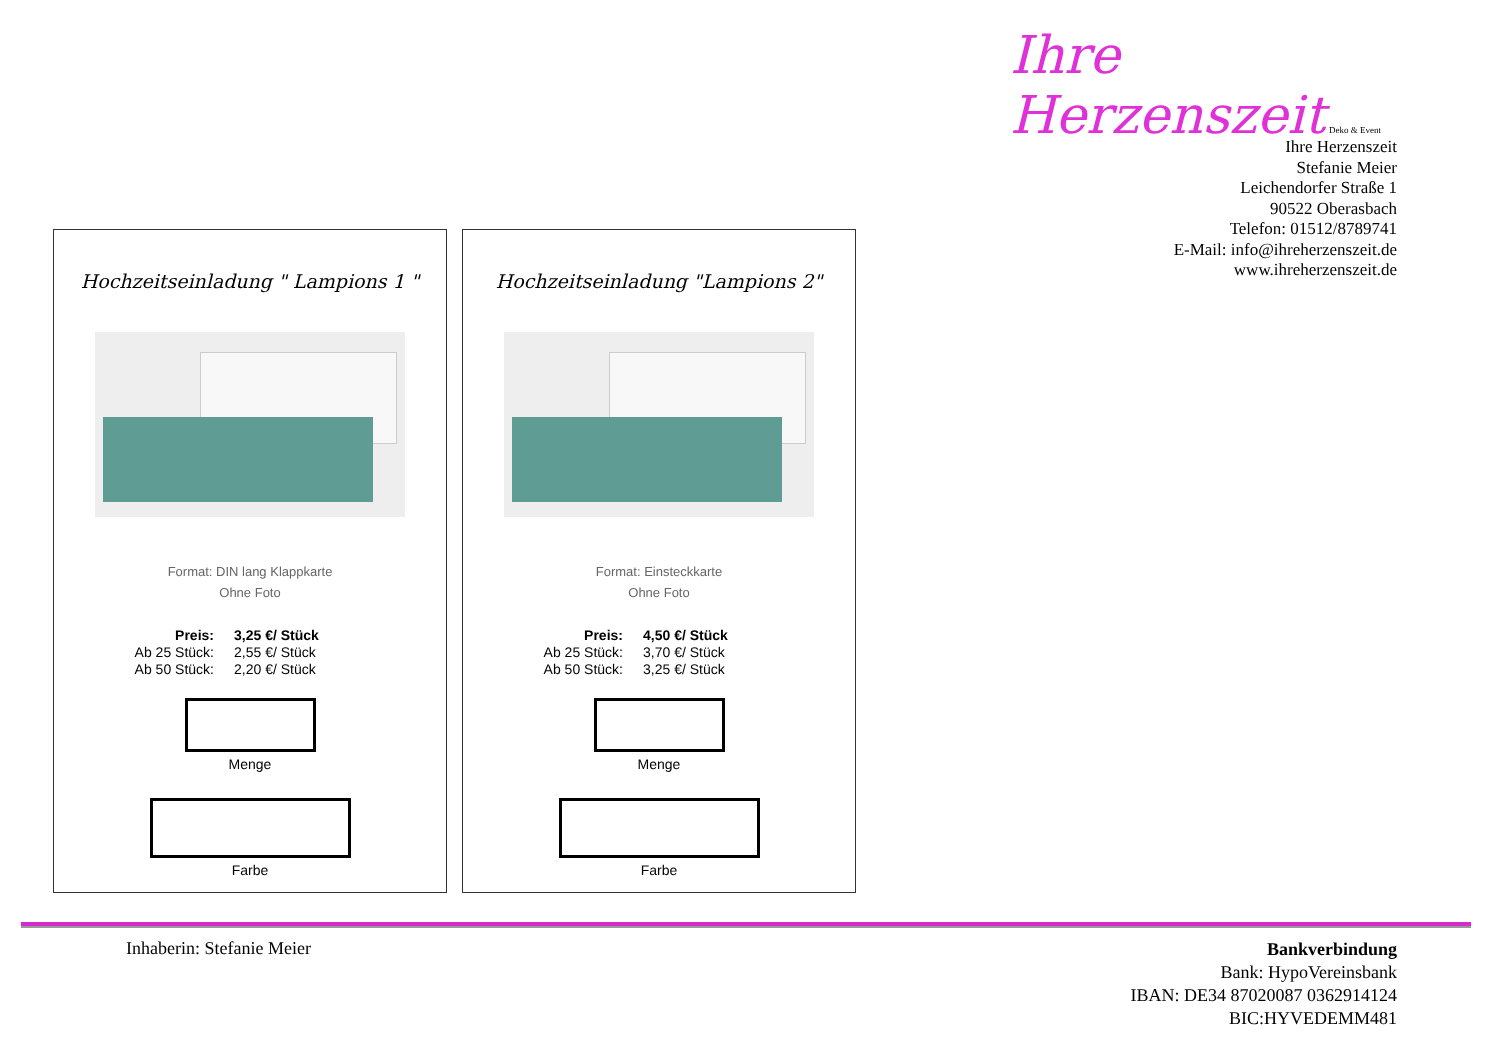Ihre Herzenszeit Deko & Event
Ihre Herzenszeit
Stefanie Meier
Leichendorfer Straße 1
90522 Oberasbach
Telefon: 01512/8789741
E-Mail: info@ihreherzenszeit.de
www.ihreherzenszeit.de
Hochzeitseinladung " Lampions 1 "
Format: DIN lang Klappkarte
Ohne Foto
Preis: 3,25 €/ Stück
Ab 25 Stück: 2,55 €/ Stück
Ab 50 Stück: 2,20 €/ Stück
Menge
Farbe
Hochzeitseinladung "Lampions 2"
Format: Einsteckkarte
Ohne Foto
Preis: 4,50 €/ Stück
Ab 25 Stück: 3,70 €/ Stück
Ab 50 Stück: 3,25 €/ Stück
Menge
Farbe
Inhaberin: Stefanie Meier
Bankverbindung
Bank: HypoVereinsbank
IBAN: DE34 87020087 0362914124
BIC:HYVEDEMM481